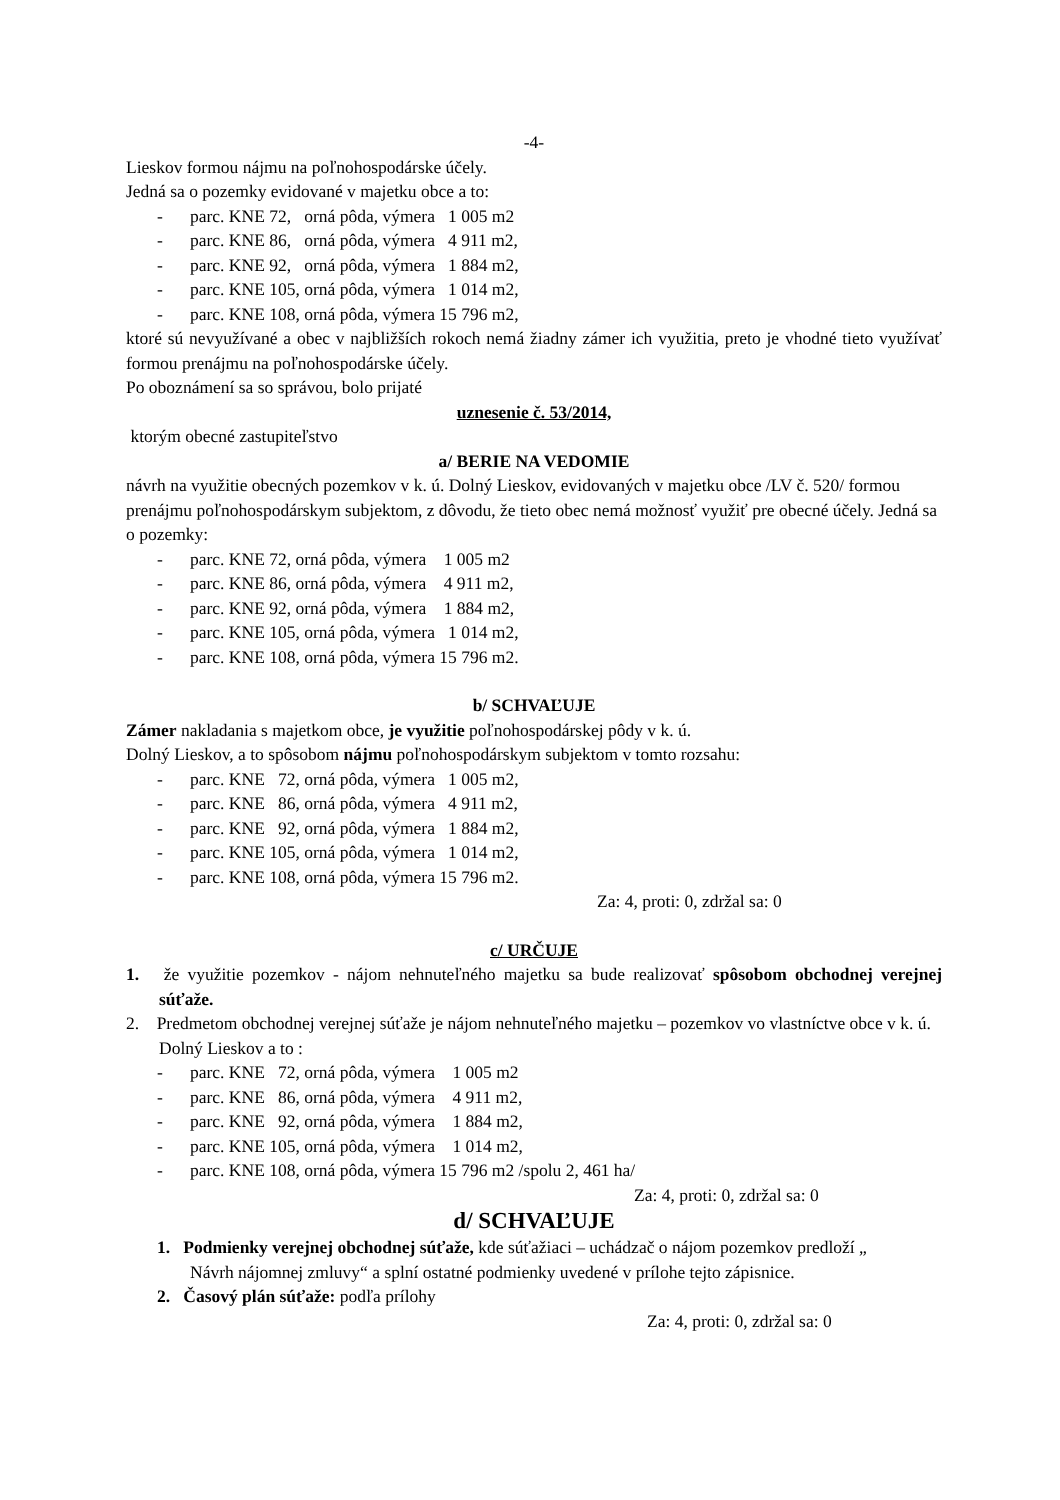-4-
Lieskov formou nájmu na poľnohospodárske účely.
Jedná sa o pozemky evidované v majetku obce a to:
- parc. KNE 72, orná pôda, výmera 1 005 m2
- parc. KNE 86, orná pôda, výmera 4 911 m2,
- parc. KNE 92, orná pôda, výmera 1 884 m2,
- parc. KNE 105, orná pôda, výmera 1 014 m2,
- parc. KNE 108, orná pôda, výmera 15 796 m2,
ktoré sú nevyužívané a obec v najbližších rokoch nemá žiadny zámer ich využitia, preto je vhodné tieto využívať formou prenájmu na poľnohospodárske účely.
Po oboznámení sa so správou, bolo prijaté
uznesenie č. 53/2014,
ktorým obecné zastupiteľstvo
a/ BERIE NA VEDOMIE
návrh na využitie obecných pozemkov v k. ú. Dolný Lieskov, evidovaných v majetku obce /LV č. 520/ formou prenájmu poľnohospodárskym subjektom, z dôvodu, že tieto obec nemá možnosť využiť pre obecné účely. Jedná sa o pozemky:
- parc. KNE 72, orná pôda, výmera 1 005 m2
- parc. KNE 86, orná pôda, výmera 4 911 m2,
- parc. KNE 92, orná pôda, výmera 1 884 m2,
- parc. KNE 105, orná pôda, výmera 1 014 m2,
- parc. KNE 108, orná pôda, výmera 15 796 m2.
b/ SCHVAĽUJE
Zámer nakladania s majetkom obce, je využitie poľnohospodárskej pôdy v k. ú.
Dolný Lieskov, a to spôsobom nájmu poľnohospodárskym subjektom v tomto rozsahu:
- parc. KNE 72, orná pôda, výmera 1 005 m2,
- parc. KNE 86, orná pôda, výmera 4 911 m2,
- parc. KNE 92, orná pôda, výmera 1 884 m2,
- parc. KNE 105, orná pôda, výmera 1 014 m2,
- parc. KNE 108, orná pôda, výmera 15 796 m2.
Za: 4, proti: 0, zdržal sa: 0
c/ URČUJE
1. že využitie pozemkov - nájom nehnuteľného majetku sa bude realizovať spôsobom obchodnej verejnej súťaže.
2. Predmetom obchodnej verejnej súťaže je nájom nehnuteľného majetku – pozemkov vo vlastníctve obce v k. ú. Dolný Lieskov a to :
- parc. KNE 72, orná pôda, výmera 1 005 m2
- parc. KNE 86, orná pôda, výmera 4 911 m2,
- parc. KNE 92, orná pôda, výmera 1 884 m2,
- parc. KNE 105, orná pôda, výmera 1 014 m2,
- parc. KNE 108, orná pôda, výmera 15 796 m2 /spolu 2, 461 ha/
Za: 4, proti: 0, zdržal sa: 0
d/ SCHVAĽUJE
1. Podmienky verejnej obchodnej súťaže, kde súťažiaci – uchádzač o nájom pozemkov predloží „ Návrh nájomnej zmluvy“ a splní ostatné podmienky uvedené v prílohe tejto zápisnice.
2. Časový plán súťaže: podľa prílohy
Za: 4, proti: 0, zdržal sa: 0